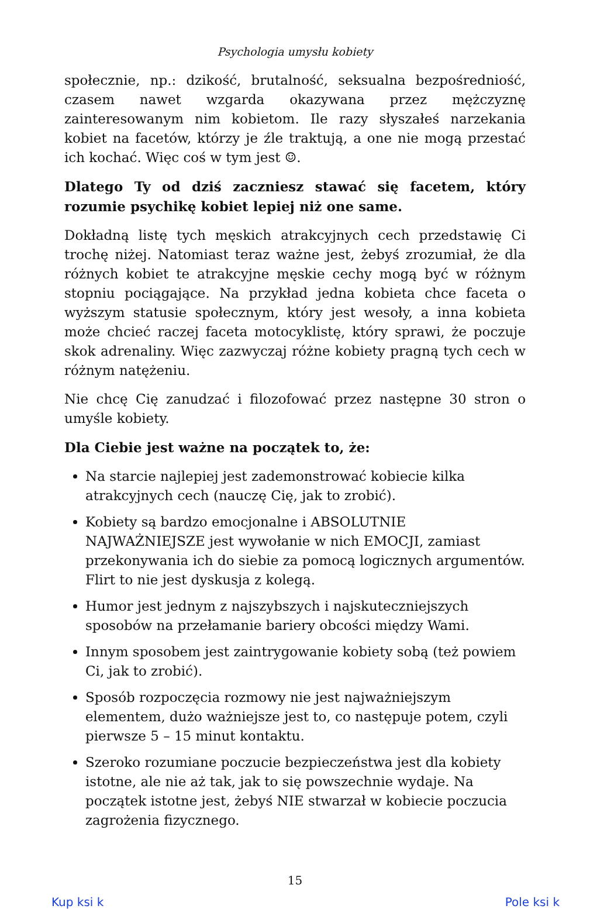Psychologia umysłu kobiety
społecznie, np.: dzikość, brutalność, seksualna bezpośredniość, czasem nawet wzgarda okazywana przez mężczyznę zainteresowanym nim kobietom. Ile razy słyszałeś narzekania kobiet na facetów, którzy je źle traktują, a one nie mogą przestać ich kochać. Więc coś w tym jest ☺.
Dlatego Ty od dziś zaczniesz stawać się facetem, który rozumie psychikę kobiet lepiej niż one same.
Dokładną listę tych męskich atrakcyjnych cech przedstawię Ci trochę niżej. Natomiast teraz ważne jest, żebyś zrozumiał, że dla różnych kobiet te atrakcyjne męskie cechy mogą być w różnym stopniu pociągające. Na przykład jedna kobieta chce faceta o wyższym statusie społecznym, który jest wesoły, a inna kobieta może chcieć raczej faceta motocyklistę, który sprawi, że poczuje skok adrenaliny. Więc zazwyczaj różne kobiety pragną tych cech w różnym natężeniu.
Nie chcę Cię zanudzać i filozofować przez następne 30 stron o umyśle kobiety.
Dla Ciebie jest ważne na początek to, że:
Na starcie najlepiej jest zademonstrować kobiecie kilka atrakcyjnych cech (nauczę Cię, jak to zrobić).
Kobiety są bardzo emocjonalne i ABSOLUTNIE NAJWAŻNIEJSZE jest wywołanie w nich EMOCJI, zamiast przekonywania ich do siebie za pomocą logicznych argumentów. Flirt to nie jest dyskusja z kolegą.
Humor jest jednym z najszybszych i najskuteczniejszych sposobów na przełamanie bariery obcości między Wami.
Innym sposobem jest zaintrygowanie kobiety sobą (też powiem Ci, jak to zrobić).
Sposób rozpoczęcia rozmowy nie jest najważniejszym elementem, dużo ważniejsze jest to, co następuje potem, czyli pierwsze 5 – 15 minut kontaktu.
Szeroko rozumiane poczucie bezpieczeństwa jest dla kobiety istotne, ale nie aż tak, jak to się powszechnie wydaje. Na początek istotne jest, żebyś NIE stwarzał w kobiecie poczucia zagrożenia fizycznego.
15
Kup ksi k Pole ksi k